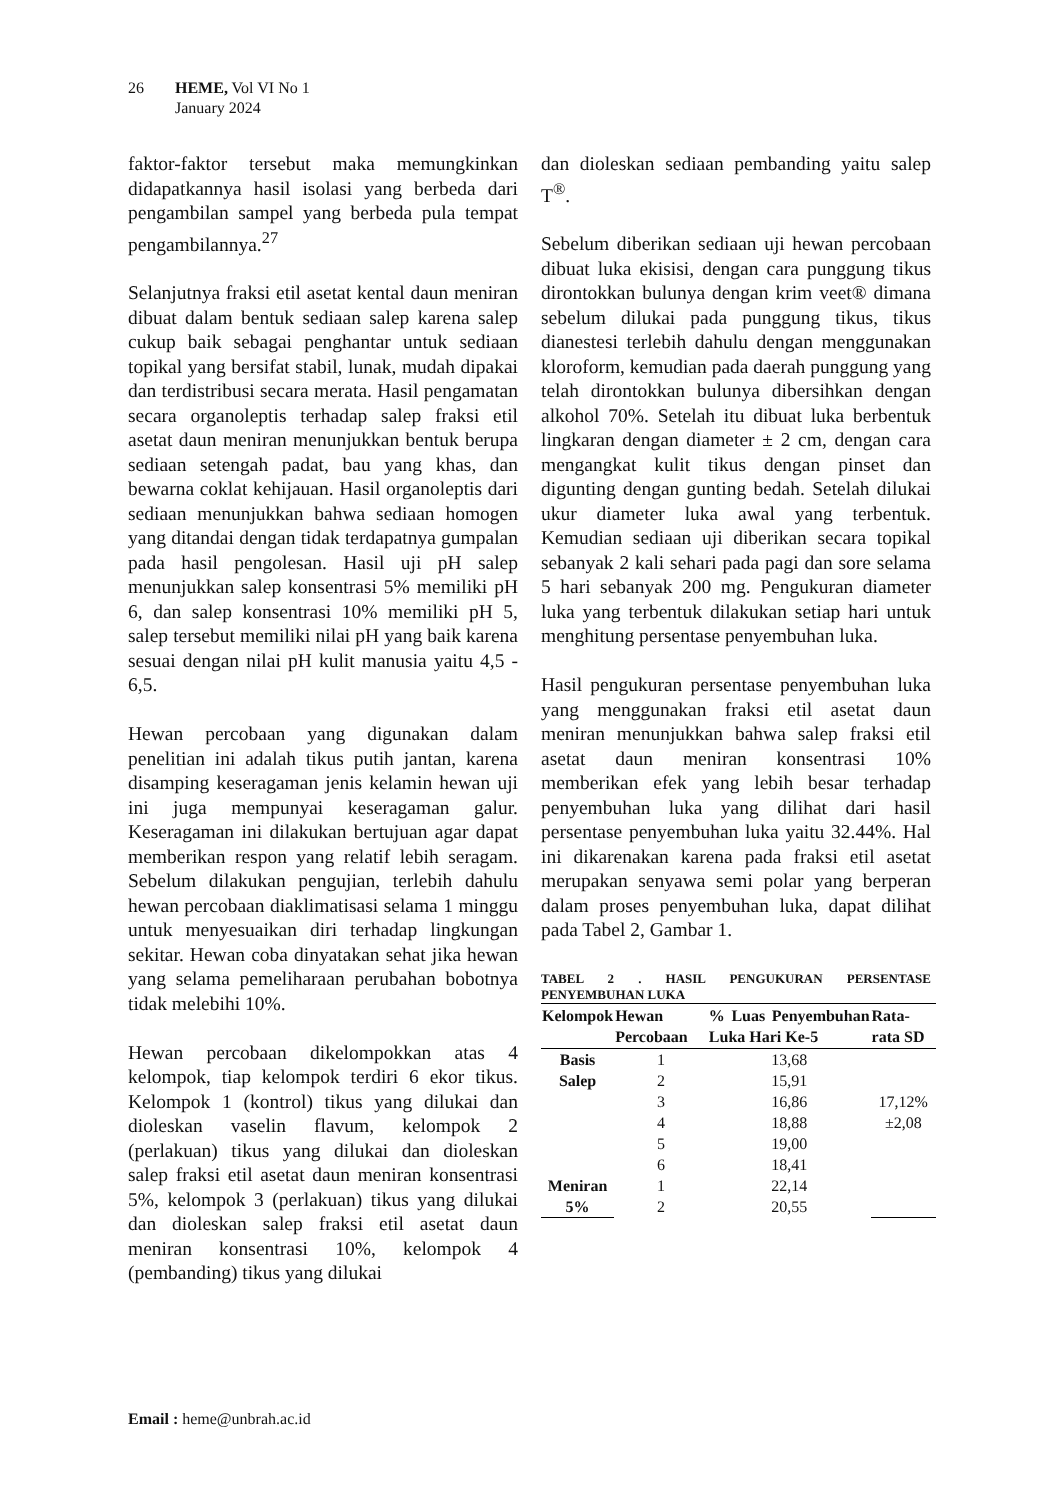26 HEME, Vol VI No 1
January 2024
faktor-faktor tersebut maka memungkinkan didapatkannya hasil isolasi yang berbeda dari pengambilan sampel yang berbeda pula tempat pengambilannya.<sup>27</sup>
Selanjutnya fraksi etil asetat kental daun meniran dibuat dalam bentuk sediaan salep karena salep cukup baik sebagai penghantar untuk sediaan topikal yang bersifat stabil, lunak, mudah dipakai dan terdistribusi secara merata. Hasil pengamatan secara organoleptis terhadap salep fraksi etil asetat daun meniran menunjukkan bentuk berupa sediaan setengah padat, bau yang khas, dan bewarna coklat kehijauan. Hasil organoleptis dari sediaan menunjukkan bahwa sediaan homogen yang ditandai dengan tidak terdapatnya gumpalan pada hasil pengolesan. Hasil uji pH salep menunjukkan salep konsentrasi 5% memiliki pH 6, dan salep konsentrasi 10% memiliki pH 5, salep tersebut memiliki nilai pH yang baik karena sesuai dengan nilai pH kulit manusia yaitu 4,5 - 6,5.
Hewan percobaan yang digunakan dalam penelitian ini adalah tikus putih jantan, karena disamping keseragaman jenis kelamin hewan uji ini juga mempunyai keseragaman galur. Keseragaman ini dilakukan bertujuan agar dapat memberikan respon yang relatif lebih seragam. Sebelum dilakukan pengujian, terlebih dahulu hewan percobaan diaklimatisasi selama 1 minggu untuk menyesuaikan diri terhadap lingkungan sekitar. Hewan coba dinyatakan sehat jika hewan yang selama pemeliharaan perubahan bobotnya tidak melebihi 10%.
Hewan percobaan dikelompokkan atas 4 kelompok, tiap kelompok terdiri 6 ekor tikus. Kelompok 1 (kontrol) tikus yang dilukai dan dioleskan vaselin flavum, kelompok 2 (perlakuan) tikus yang dilukai dan dioleskan salep fraksi etil asetat daun meniran konsentrasi 5%, kelompok 3 (perlakuan) tikus yang dilukai dan dioleskan salep fraksi etil asetat daun meniran konsentrasi 10%, kelompok 4 (pembanding) tikus yang dilukai
dan dioleskan sediaan pembanding yaitu salep T<sup>®</sup>.
Sebelum diberikan sediaan uji hewan percobaan dibuat luka ekisisi, dengan cara punggung tikus dirontokkan bulunya dengan krim veet® dimana sebelum dilukai pada punggung tikus, tikus dianestesi terlebih dahulu dengan menggunakan kloroform, kemudian pada daerah punggung yang telah dirontokkan bulunya dibersihkan dengan alkohol 70%. Setelah itu dibuat luka berbentuk lingkaran dengan diameter ± 2 cm, dengan cara mengangkat kulit tikus dengan pinset dan digunting dengan gunting bedah. Setelah dilukai ukur diameter luka awal yang terbentuk. Kemudian sediaan uji diberikan secara topikal sebanyak 2 kali sehari pada pagi dan sore selama 5 hari sebanyak 200 mg. Pengukuran diameter luka yang terbentuk dilakukan setiap hari untuk menghitung persentase penyembuhan luka.
Hasil pengukuran persentase penyembuhan luka yang menggunakan fraksi etil asetat daun meniran menunjukkan bahwa salep fraksi etil asetat daun meniran konsentrasi 10% memberikan efek yang lebih besar terhadap penyembuhan luka yang dilihat dari hasil persentase penyembuhan luka yaitu 32.44%. Hal ini dikarenakan karena pada fraksi etil asetat merupakan senyawa semi polar yang berperan dalam proses penyembuhan luka, dapat dilihat pada Tabel 2, Gambar 1.
TABEL 2 . HASIL PENGUKURAN PERSENTASE PENYEMBUHAN LUKA
| Kelompok | Hewan Percobaan | % Luas Penyembuhan Luka Hari Ke-5 | Rata-rata SD |
| --- | --- | --- | --- |
| Basis Salep | 1 | 13,68 | 17,12% ±2,08 |
| | 2 | 15,91 | |
| | 3 | 16,86 | |
| | 4 | 18,88 | |
| | 5 | 19,00 | |
| | 6 | 18,41 | |
| Meniran 5% | 1 | 22,14 | |
| | 2 | 20,55 | |
Email : heme@unbrah.ac.id